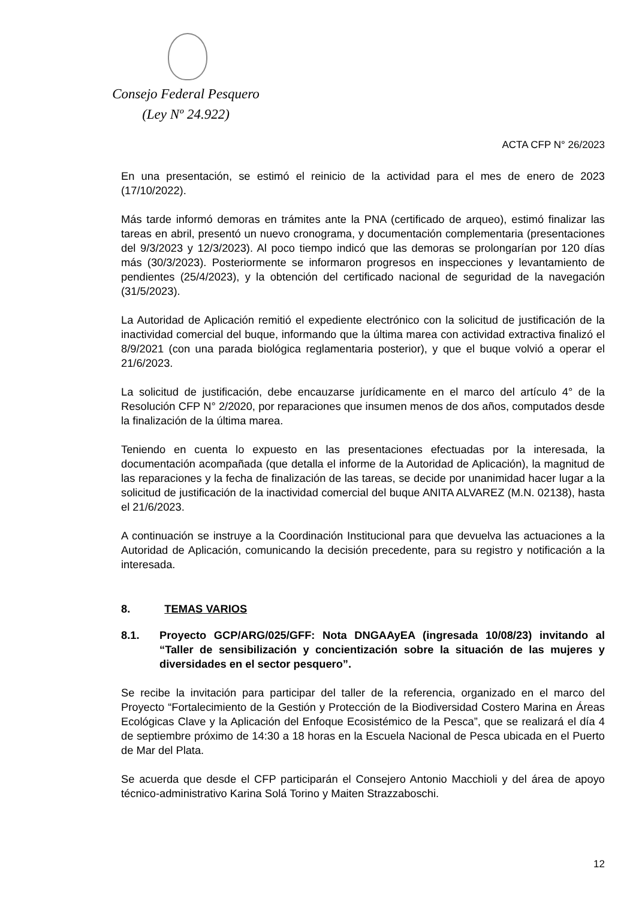Consejo Federal Pesquero
(Ley Nº 24.922)
ACTA CFP N° 26/2023
En una presentación, se estimó el reinicio de la actividad para el mes de enero de 2023 (17/10/2022).
Más tarde informó demoras en trámites ante la PNA (certificado de arqueo), estimó finalizar las tareas en abril, presentó un nuevo cronograma, y documentación complementaria (presentaciones del 9/3/2023 y 12/3/2023). Al poco tiempo indicó que las demoras se prolongarían por 120 días más (30/3/2023). Posteriormente se informaron progresos en inspecciones y levantamiento de pendientes (25/4/2023), y la obtención del certificado nacional de seguridad de la navegación (31/5/2023).
La Autoridad de Aplicación remitió el expediente electrónico con la solicitud de justificación de la inactividad comercial del buque, informando que la última marea con actividad extractiva finalizó el 8/9/2021 (con una parada biológica reglamentaria posterior), y que el buque volvió a operar el 21/6/2023.
La solicitud de justificación, debe encauzarse jurídicamente en el marco del artículo 4° de la Resolución CFP N° 2/2020, por reparaciones que insumen menos de dos años, computados desde la finalización de la última marea.
Teniendo en cuenta lo expuesto en las presentaciones efectuadas por la interesada, la documentación acompañada (que detalla el informe de la Autoridad de Aplicación), la magnitud de las reparaciones y la fecha de finalización de las tareas, se decide por unanimidad hacer lugar a la solicitud de justificación de la inactividad comercial del buque ANITA ALVAREZ (M.N. 02138), hasta el 21/6/2023.
A continuación se instruye a la Coordinación Institucional para que devuelva las actuaciones a la Autoridad de Aplicación, comunicando la decisión precedente, para su registro y notificación a la interesada.
8. TEMAS VARIOS
8.1. Proyecto GCP/ARG/025/GFF: Nota DNGAAyEA (ingresada 10/08/23) invitando al “Taller de sensibilización y concientización sobre la situación de las mujeres y diversidades en el sector pesquero”.
Se recibe la invitación para participar del taller de la referencia, organizado en el marco del Proyecto “Fortalecimiento de la Gestión y Protección de la Biodiversidad Costero Marina en Áreas Ecológicas Clave y la Aplicación del Enfoque Ecosistémico de la Pesca”, que se realizará el día 4 de septiembre próximo de 14:30 a 18 horas en la Escuela Nacional de Pesca ubicada en el Puerto de Mar del Plata.
Se acuerda que desde el CFP participarán el Consejero Antonio Macchioli y del área de apoyo técnico-administrativo Karina Solá Torino y Maiten Strazzaboschi.
12